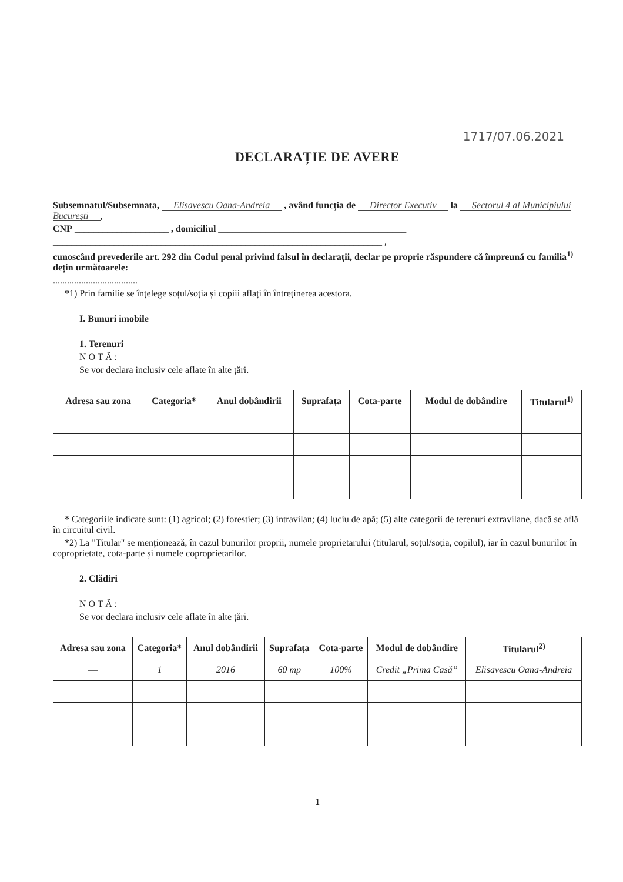1717/07.06.2021
DECLARAȚIE DE AVERE
Subsemnatul/Subsemnata, Elisavescu Oana-Andreia , având funcția de Director Executiv la Sectorul 4 al Municipiului București,
CNP ____________________ , domiciliul ________________________________________
______________________________________________________________________ ,
cunoscând prevederile art. 292 din Codul penal privind falsul în declarații, declar pe proprie răspundere că împreună cu familia<sup>1)</sup> dețin următoarele:
....................................
*1) Prin familie se înțelege soțul/soția și copiii aflați în întreținerea acestora.
I. Bunuri imobile
1. Terenuri
N O T Ă :
Se vor declara inclusiv cele aflate în alte țări.
| Adresa sau zona | Categoria* | Anul dobândirii | Suprafața | Cota-parte | Modul de dobândire | Titularul<sup>1)</sup> |
| --- | --- | --- | --- | --- | --- | --- |
* Categoriile indicate sunt: (1) agricol; (2) forestier; (3) intravilan; (4) luciu de apă; (5) alte categorii de terenuri extravilane, dacă se află în circuitul civil.
*2) La "Titular" se menționează, în cazul bunurilor proprii, numele proprietarului (titularul, soțul/soția, copilul), iar în cazul bunurilor în coproprietate, cota-parte și numele coproprietarilor.
2. Clădiri
N O T Ă :
Se vor declara inclusiv cele aflate în alte țări.
| Adresa sau zona | Categoria* | Anul dobândirii | Suprafața | Cota-parte | Modul de dobândire | Titularul<sup>2)</sup> |
| --- | --- | --- | --- | --- | --- | --- |
| — | 1 | 2016 | 60 mp | 100% | Credit „Prima Casă” | Elisavescu Oana-Andreia |
1